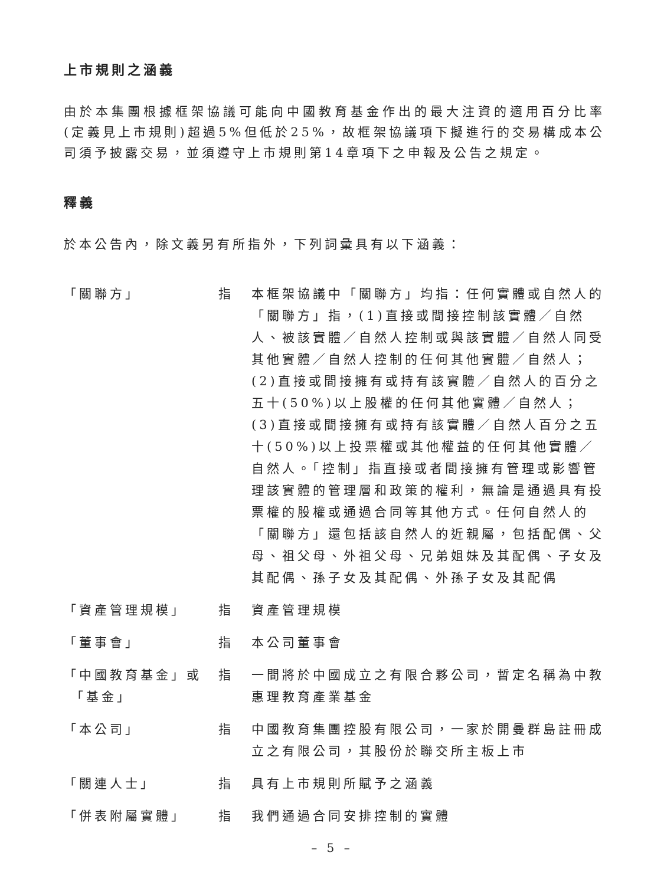上市規則之涵義
由於本集團根據框架協議可能向中國教育基金作出的最大注資的適用百分比率(定義見上市規則)超過5%但低於25%，故框架協議項下擬進行的交易構成本公司須予披露交易，並須遵守上市規則第14章項下之申報及公告之規定。
釋義
於本公告內，除文義另有所指外，下列詞彙具有以下涵義：
| 「關聯方」 | 指 | 本框架協議中「關聯方」均指：任何實體或自然人的「關聯方」指，(1)直接或間接控制該實體／自然人、被該實體／自然人控制或與該實體／自然人同受其他實體／自然人控制的任何其他實體／自然人；(2)直接或間接擁有或持有該實體／自然人的百分之五十(50%)以上股權的任何其他實體／自然人；(3)直接或間接擁有或持有該實體／自然人百分之五十(50%)以上投票權或其他權益的任何其他實體／自然人。「控制」指直接或者間接擁有管理或影響管理該實體的管理層和政策的權利，無論是通過具有投票權的股權或通過合同等其他方式。任何自然人的「關聯方」還包括該自然人的近親屬，包括配偶、父母、祖父母、外祖父母、兄弟姐妹及其配偶、子女及其配偶、孫子女及其配偶、外孫子女及其配偶 |
| 「資產管理規模」 | 指 | 資產管理規模 |
| 「董事會」 | 指 | 本公司董事會 |
| 「中國教育基金」或 「基金」 | 指 | 一間將於中國成立之有限合夥公司，暫定名稱為中教惠理教育產業基金 |
| 「本公司」 | 指 | 中國教育集團控股有限公司，一家於開曼群島註冊成立之有限公司，其股份於聯交所主板上市 |
| 「關連人士」 | 指 | 具有上市規則所賦予之涵義 |
| 「併表附屬實體」 | 指 | 我們通過合同安排控制的實體 |
– 5 –